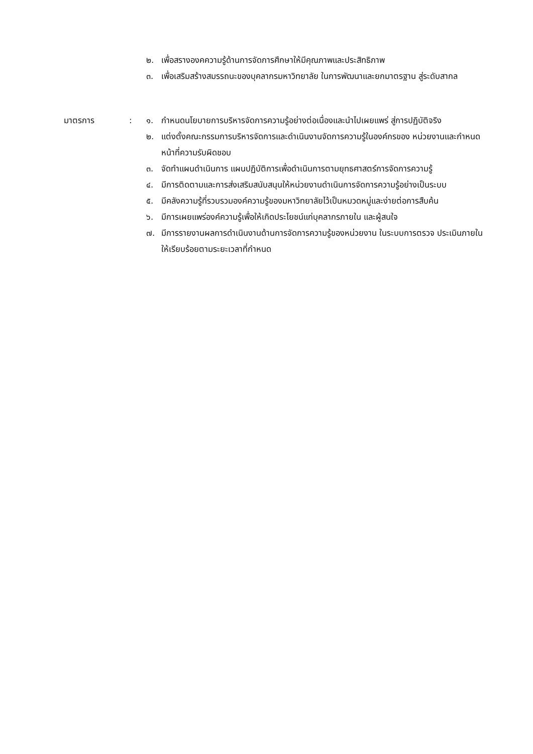๒. เพื่อสรางองคความรู้ด้านการจัดการศึกษาให้มีคุณภาพและประสิทธิภาพ
๓. เพื่อเสริมสร้างสมรรถนะของบุคลากรมหาวิทยาลัย ในการพัฒนาและยกมาตรฐาน สู่ระดับสากล
มาตรการ : ๑. กำหนดนโยบายการบริหารจัดการความรู้อย่างต่อเนื่องและนำไปเผยแพร่ สู่การปฏิบัติจริง
๒. แต่งตั้งคณะกรรมการบริหารจัดการและดำเนินงานจัดการความรู้ในองค์กรของ หน่วยงานและกำหนดหน้าที่ความรับผิดชอบ
๓. จัดทำแผนดำเนินการ แผนปฏิบัติการเพื่อดำเนินการตามยุทธศาสตร์การจัดการความรู้
๔. มีการติดตามและการส่งเสริมสนับสนุนให้หน่วยงานดำเนินการจัดการความรู้อย่างเป็นระบบ
๕. มีคลังความรู้ที่รวบรวมองค์ความรู้ของมหาวิทยาลัยไว้เป็นหมวดหมู่และง่ายต่อการสืบค้น
๖. มีการเผยแพร่องค์ความรู้เพื่อให้เกิดประโยชน์แก่บุคลากรภายใน และผู้สนใจ
๗. มีการรายงานผลการดำเนินงานด้านการจัดการความรู้ของหน่วยงาน ในระบบการตรวจ ประเมินภายในให้เรียบร้อยตามระยะเวลาที่กำหนด